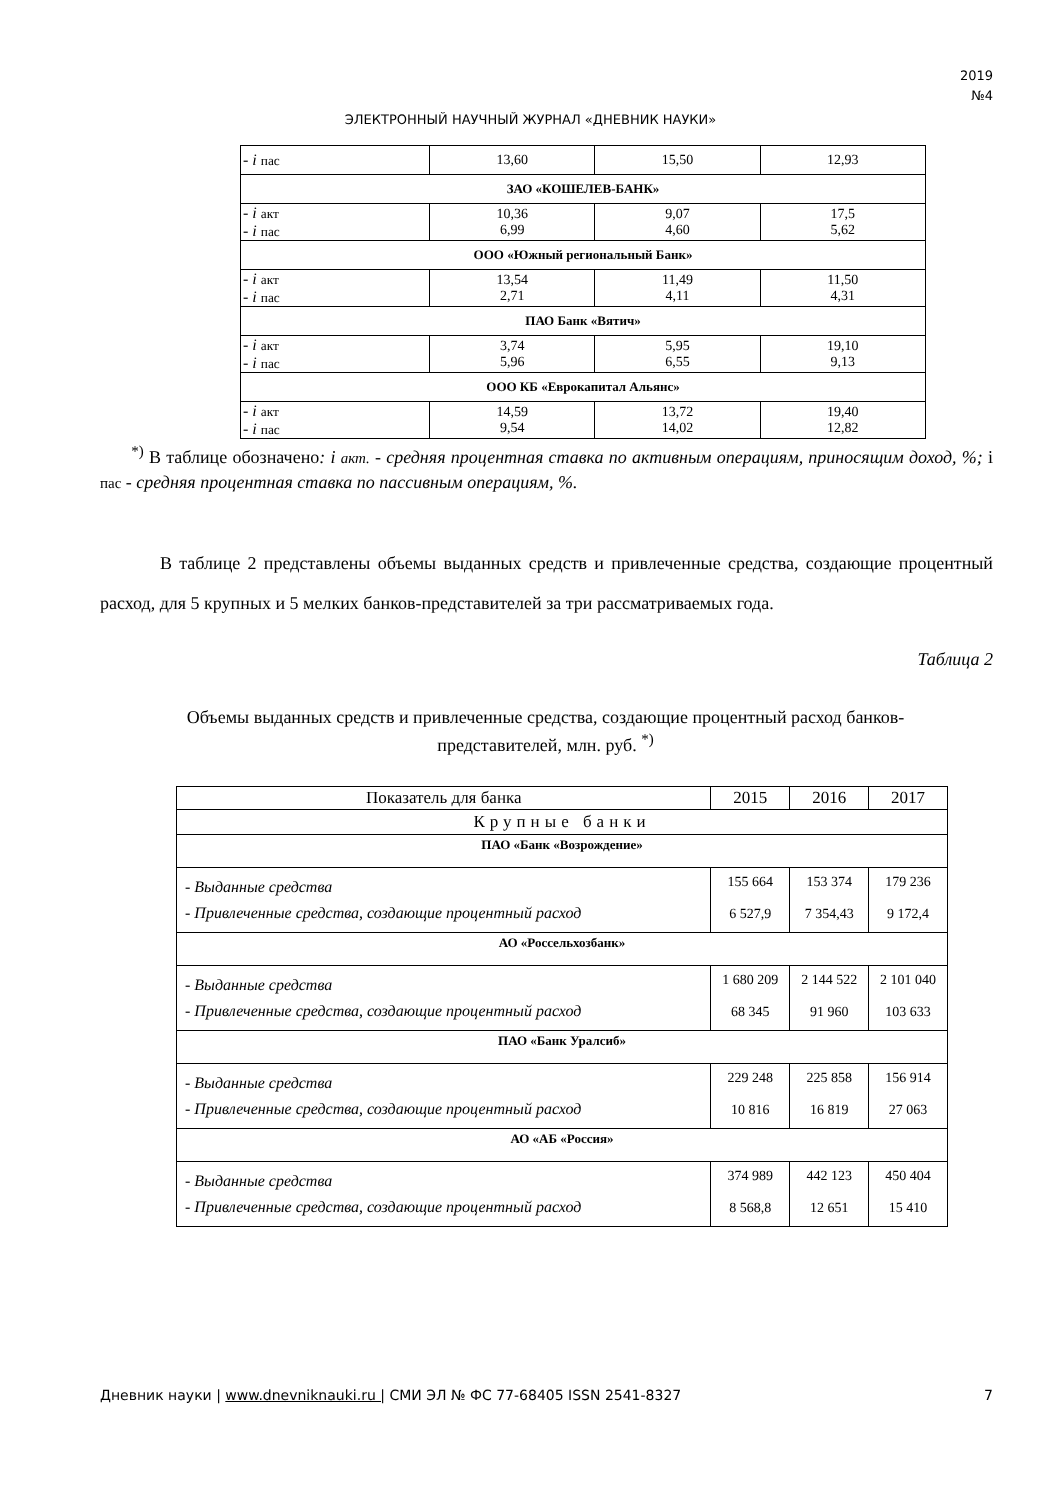2019
№4
ЭЛЕКТРОННЫЙ НАУЧНЫЙ ЖУРНАЛ «ДНЕВНИК НАУКИ»
| - i пас | 13,60 | 15,50 | 12,93 |
| ЗАО «КОШЕЛЕВ-БАНК» | | | |
| - i акт - i пас | 10,36 6,99 | 9,07 4,60 | 17,5 5,62 |
| ООО «Южный региональный Банк» | | | |
| - i акт - i пас | 13,54 2,71 | 11,49 4,11 | 11,50 4,31 |
| ПАО Банк «Вятич» | | | |
| - i акт - i пас | 3,74 5,96 | 5,95 6,55 | 19,10 9,13 |
| ООО КБ «Еврокапитал Альянс» | | | |
| - i акт - i пас | 14,59 9,54 | 13,72 14,02 | 19,40 12,82 |
<sup>*)</sup> В таблице обозначено: i акт. - средняя процентная ставка по активным операциям, приносящим доход, %; i пас - средняя процентная ставка по пассивным операциям, %.
В таблице 2 представлены объемы выданных средств и привлеченные средства, создающие процентный расход, для 5 крупных и 5 мелких банков-представителей за три рассматриваемых года.
Таблица 2
Объемы выданных средств и привлеченные средства, создающие процентный расход банков-представителей, млн. руб. <sup>*)</sup>
| Показатель для банка | 2015 | 2016 | 2017 |
| --- | --- | --- | --- |
| Крупные банки | | | |
| ПАО «Банк «Возрождение» | | | |
| - Выданные средства - Привлеченные средства, создающие процентный расход | 155 664 6 527,9 | 153 374 7 354,43 | 179 236 9 172,4 |
| АО «Россельхозбанк» | | | |
| - Выданные средства - Привлеченные средства, создающие процентный расход | 1 680 209 68 345 | 2 144 522 91 960 | 2 101 040 103 633 |
| ПАО «Банк Уралсиб» | | | |
| - Выданные средства - Привлеченные средства, создающие процентный расход | 229 248 10 816 | 225 858 16 819 | 156 914 27 063 |
| АО «АБ «Россия» | | | |
| - Выданные средства - Привлеченные средства, создающие процентный расход | 374 989 8 568,8 | 442 123 12 651 | 450 404 15 410 |
Дневник науки | www.dnevniknauki.ru | СМИ ЭЛ № ФС 77-68405 ISSN 2541-8327 7